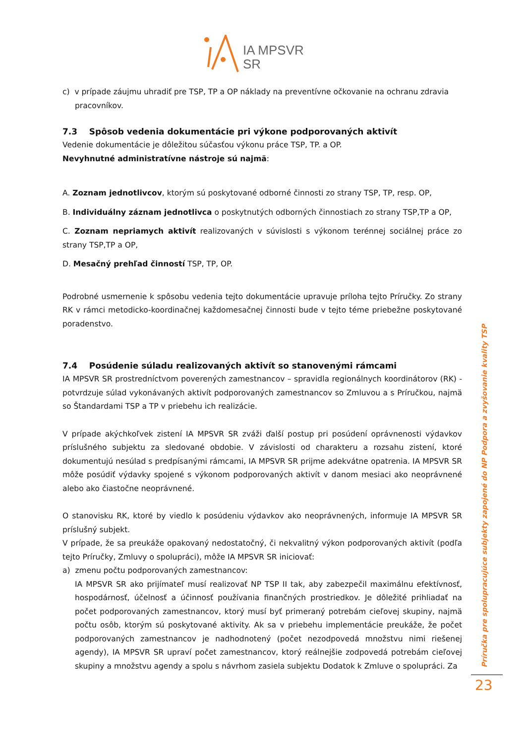IA MPSVR SR
c) v prípade záujmu uhradiť pre TSP, TP a OP náklady na preventívne očkovanie na ochranu zdravia
pracovníkov.
7.3 Spôsob vedenia dokumentácie pri výkone podporovaných aktivít
Vedenie dokumentácie je dôležitou súčasťou výkonu práce TSP, TP. a OP.
Nevyhnutné administratívne nástroje sú najmä:
A. Zoznam jednotlivcov, ktorým sú poskytované odborné činnosti zo strany TSP, TP, resp. OP,
B. Individuálny záznam jednotlivca o poskytnutých odborných činnostiach zo strany TSP,TP a OP,
C. Zoznam nepriamych aktivít realizovaných v súvislosti s výkonom terénnej sociálnej práce zo strany TSP,TP a OP,
D. Mesačný prehľad činností TSP, TP, OP.
Podrobné usmernenie k spôsobu vedenia tejto dokumentácie upravuje príloha tejto Príručky. Zo strany RK v rámci metodicko-koordinačnej každomesačnej činnosti bude v tejto téme priebežne poskytované poradenstvo.
7.4 Posúdenie súladu realizovaných aktivít so stanovenými rámcami
IA MPSVR SR prostredníctvom poverených zamestnancov – spravidla regionálnych koordinátorov (RK) - potvrdzuje súlad vykonávaných aktivít podporovaných zamestnancov so Zmluvou a s Príručkou, najmä so Štandardami TSP a TP v priebehu ich realizácie.
V prípade akýchkoľvek zistení IA MPSVR SR zváži ďalší postup pri posúdení oprávnenosti výdavkov príslušného subjektu za sledované obdobie. V závislosti od charakteru a rozsahu zistení, ktoré dokumentujú nesúlad s predpísanými rámcami, IA MPSVR SR prijme adekvátne opatrenia. IA MPSVR SR môže posúdiť výdavky spojené s výkonom podporovaných aktivít v danom mesiaci ako neoprávnené alebo ako čiastočne neoprávnené.
O stanovisku RK, ktoré by viedlo k posúdeniu výdavkov ako neoprávnených, informuje IA MPSVR SR príslušný subjekt.
V prípade, že sa preukáže opakovaný nedostatočný, či nekvalitný výkon podporovaných aktivít (podľa tejto Príručky, Zmluvy o spolupráci), môže IA MPSVR SR iniciovať:
a) zmenu počtu podporovaných zamestnancov:
IA MPSVR SR ako prijímateľ musí realizovať NP TSP II tak, aby zabezpečil maximálnu efektívnosť, hospodárnosť, účelnosť a účinnosť používania finančných prostriedkov. Je dôležité prihliadať na počet podporovaných zamestnancov, ktorý musí byť primeraný potrebám cieľovej skupiny, najmä počtu osôb, ktorým sú poskytované aktivity. Ak sa v priebehu implementácie preukáže, že počet podporovaných zamestnancov je nadhodnotený (počet nezodpovedá množstvu nimi riešenej agendy), IA MPSVR SR upraví počet zamestnancov, ktorý reálnejšie zodpovedá potrebám cieľovej skupiny a množstvu agendy a spolu s návrhom zasiela subjektu Dodatok k Zmluve o spolupráci. Za
Príručka pre spolupracujúce subjekty zapojené do NP Podpora a zvyšovanie kvality TSP
23